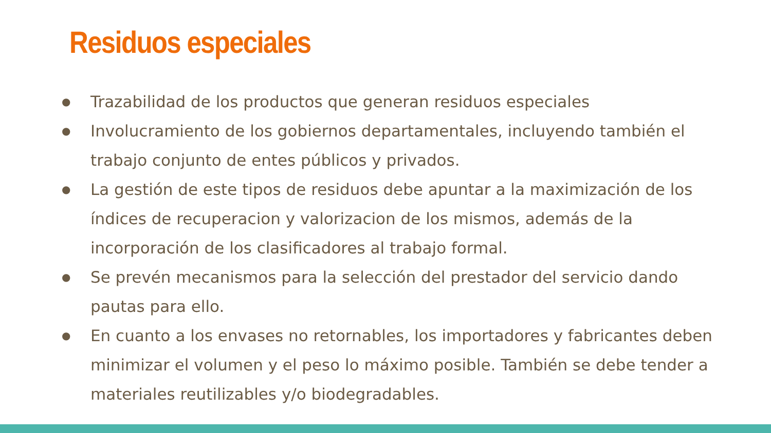Residuos especiales
● Trazabilidad de los productos que generan residuos especiales
● Involucramiento de los gobiernos departamentales, incluyendo también el trabajo conjunto de entes públicos y privados.
● La gestión de este tipos de residuos debe apuntar a la maximización de los índices de recuperacion y valorizacion de los mismos, además de la incorporación de los clasificadores al trabajo formal.
● Se prevén mecanismos para la selección del prestador del servicio dando pautas para ello.
● En cuanto a los envases no retornables, los importadores y fabricantes deben minimizar el volumen y el peso lo máximo posible. También se debe tender a materiales reutilizables y/o biodegradables.